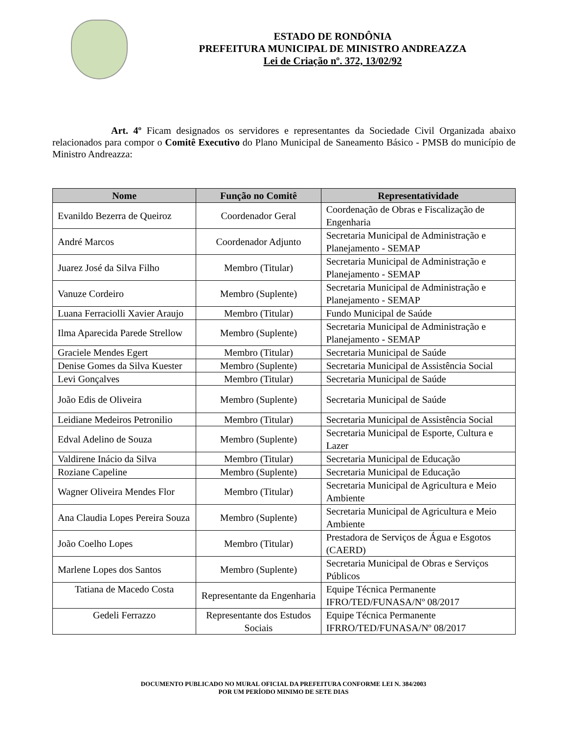ESTADO DE RONDÔNIA
PREFEITURA MUNICIPAL DE MINISTRO ANDREAZZA
Lei de Criação nº. 372, 13/02/92
Art. 4º Ficam designados os servidores e representantes da Sociedade Civil Organizada abaixo relacionados para compor o Comitê Executivo do Plano Municipal de Saneamento Básico - PMSB do município de Ministro Andreazza:
| Nome | Função no Comitê | Representatividade |
| --- | --- | --- |
| Evanildo Bezerra de Queiroz | Coordenador Geral | Coordenação de Obras e Fiscalização de Engenharia |
| André Marcos | Coordenador Adjunto | Secretaria Municipal de Administração e Planejamento - SEMAP |
| Juarez José da Silva Filho | Membro (Titular) | Secretaria Municipal de Administração e Planejamento - SEMAP |
| Vanuze Cordeiro | Membro (Suplente) | Secretaria Municipal de Administração e Planejamento - SEMAP |
| Luana Ferraciolli Xavier Araujo | Membro (Titular) | Fundo Municipal de Saúde |
| Ilma Aparecida Parede Strellow | Membro (Suplente) | Secretaria Municipal de Administração e Planejamento - SEMAP |
| Graciele Mendes Egert | Membro (Titular) | Secretaria Municipal de Saúde |
| Denise Gomes da Silva Kuester | Membro (Suplente) | Secretaria Municipal de Assistência Social |
| Levi Gonçalves | Membro (Titular) | Secretaria Municipal de Saúde |
| João Edis de Oliveira | Membro (Suplente) | Secretaria Municipal de Saúde |
| Leidiane Medeiros Petronilio | Membro (Titular) | Secretaria Municipal de Assistência Social |
| Edval Adelino de Souza | Membro (Suplente) | Secretaria Municipal de Esporte, Cultura e Lazer |
| Valdirene Inácio da Silva | Membro (Titular) | Secretaria Municipal de Educação |
| Roziane Capeline | Membro (Suplente) | Secretaria Municipal de Educação |
| Wagner Oliveira Mendes Flor | Membro (Titular) | Secretaria Municipal de Agricultura e Meio Ambiente |
| Ana Claudia Lopes Pereira Souza | Membro (Suplente) | Secretaria Municipal de Agricultura e Meio Ambiente |
| João Coelho Lopes | Membro (Titular) | Prestadora de Serviços de Água e Esgotos (CAERD) |
| Marlene Lopes dos Santos | Membro (Suplente) | Secretaria Municipal de Obras e Serviços Públicos |
| Tatiana de Macedo Costa | Representante da Engenharia | Equipe Técnica Permanente IFRO/TED/FUNASA/Nº 08/2017 |
| Gedeli Ferrazzo | Representante dos Estudos Sociais | Equipe Técnica Permanente IFRRO/TED/FUNASA/Nº 08/2017 |
DOCUMENTO PUBLICADO NO MURAL OFICIAL DA PREFEITURA CONFORME LEI N. 384/2003
POR UM PERÍODO MINIMO DE SETE DIAS